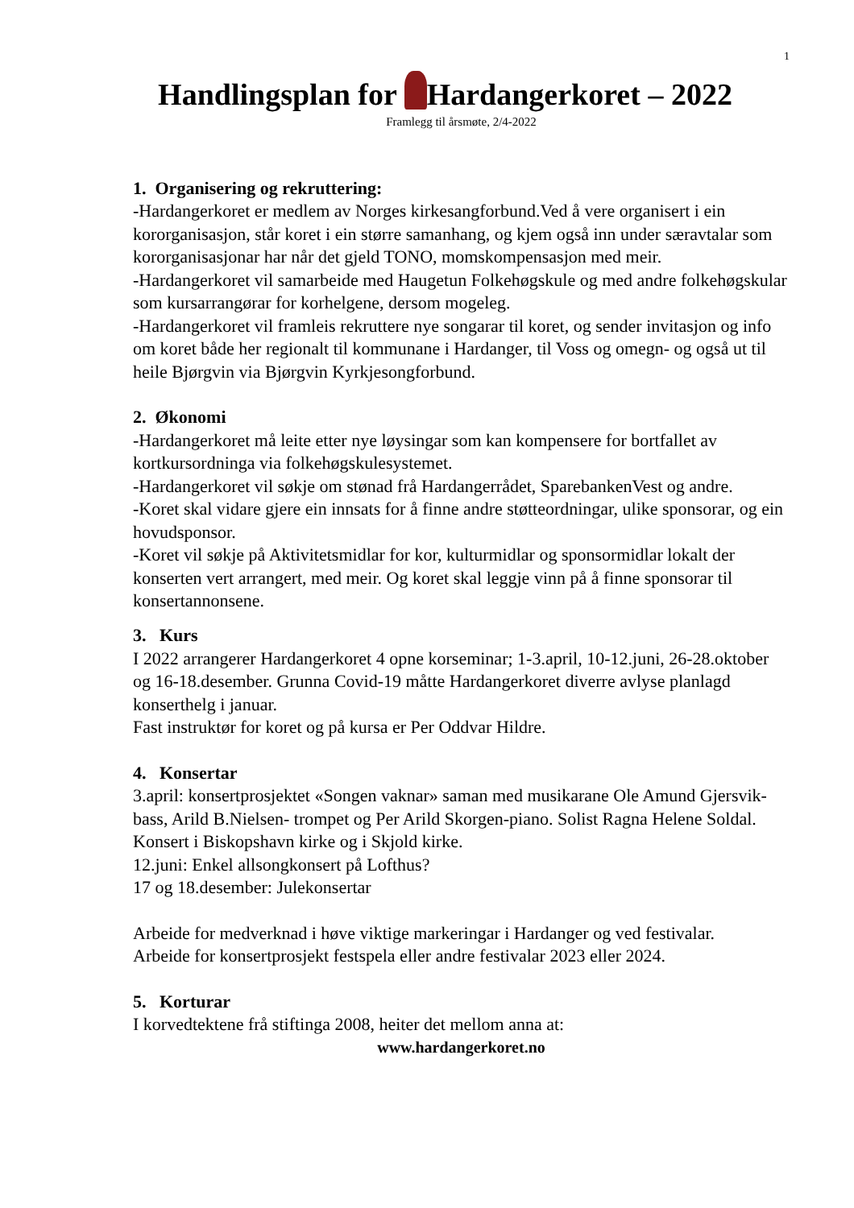1
Handlingsplan for Hardangerkoret – 2022
Framlegg til årsmøte, 2/4-2022
1. Organisering og rekruttering:
-Hardangerkoret er medlem av Norges kirkesangforbund.Ved å vere organisert i ein kororganisasjon, står koret i ein større samanhang, og kjem også inn under særavtalar som kororganisasjonar har når det gjeld TONO, momskompensasjon med meir.
-Hardangerkoret vil samarbeide med Haugetun Folkehøgskule og med andre folkehøgskular som kursarrangørar for korhelgene, dersom mogeleg.
-Hardangerkoret vil framleis rekruttere nye songarar til koret, og sender invitasjon og info om koret både her regionalt til kommunane i Hardanger, til Voss og omegn- og også ut til heile Bjørgvin via Bjørgvin Kyrkjesongforbund.
2. Økonomi
-Hardangerkoret må leite etter nye løysingar som kan kompensere for bortfallet av kortkursordninga via folkehøgskulesystemet.
-Hardangerkoret vil søkje om stønad frå Hardangerrådet, SparebankenVest og andre.
-Koret skal vidare gjere ein innsats for å finne andre støtteordningar, ulike sponsorar, og ein hovudsponsor.
-Koret vil søkje på Aktivitetsmidlar for kor, kulturmidlar og sponsormidlar lokalt der konserten vert arrangert, med meir. Og koret skal leggje vinn på å finne sponsorar til konsertannonsene.
3. Kurs
I 2022 arrangerer Hardangerkoret 4 opne korseminar; 1-3.april, 10-12.juni, 26-28.oktober og 16-18.desember. Grunna Covid-19 måtte Hardangerkoret diverre avlyse planlagd konserthelg i januar.
Fast instruktør for koret og på kursa er Per Oddvar Hildre.
4. Konsertar
3.april: konsertprosjektet «Songen vaknar» saman med musikarane Ole Amund Gjersvik-bass, Arild B.Nielsen- trompet og Per Arild Skorgen-piano. Solist Ragna Helene Soldal. Konsert i Biskopshavn kirke og i Skjold kirke.
12.juni: Enkel allsongkonsert på Lofthus?
17 og 18.desember: Julekonsertar
Arbeide for medverknad i høve viktige markeringar i Hardanger og ved festivalar.
Arbeide for konsertprosjekt festspela eller andre festivalar 2023 eller 2024.
5. Korturar
I korvedtektene frå stiftinga 2008, heiter det mellom anna at:
www.hardangerkoret.no